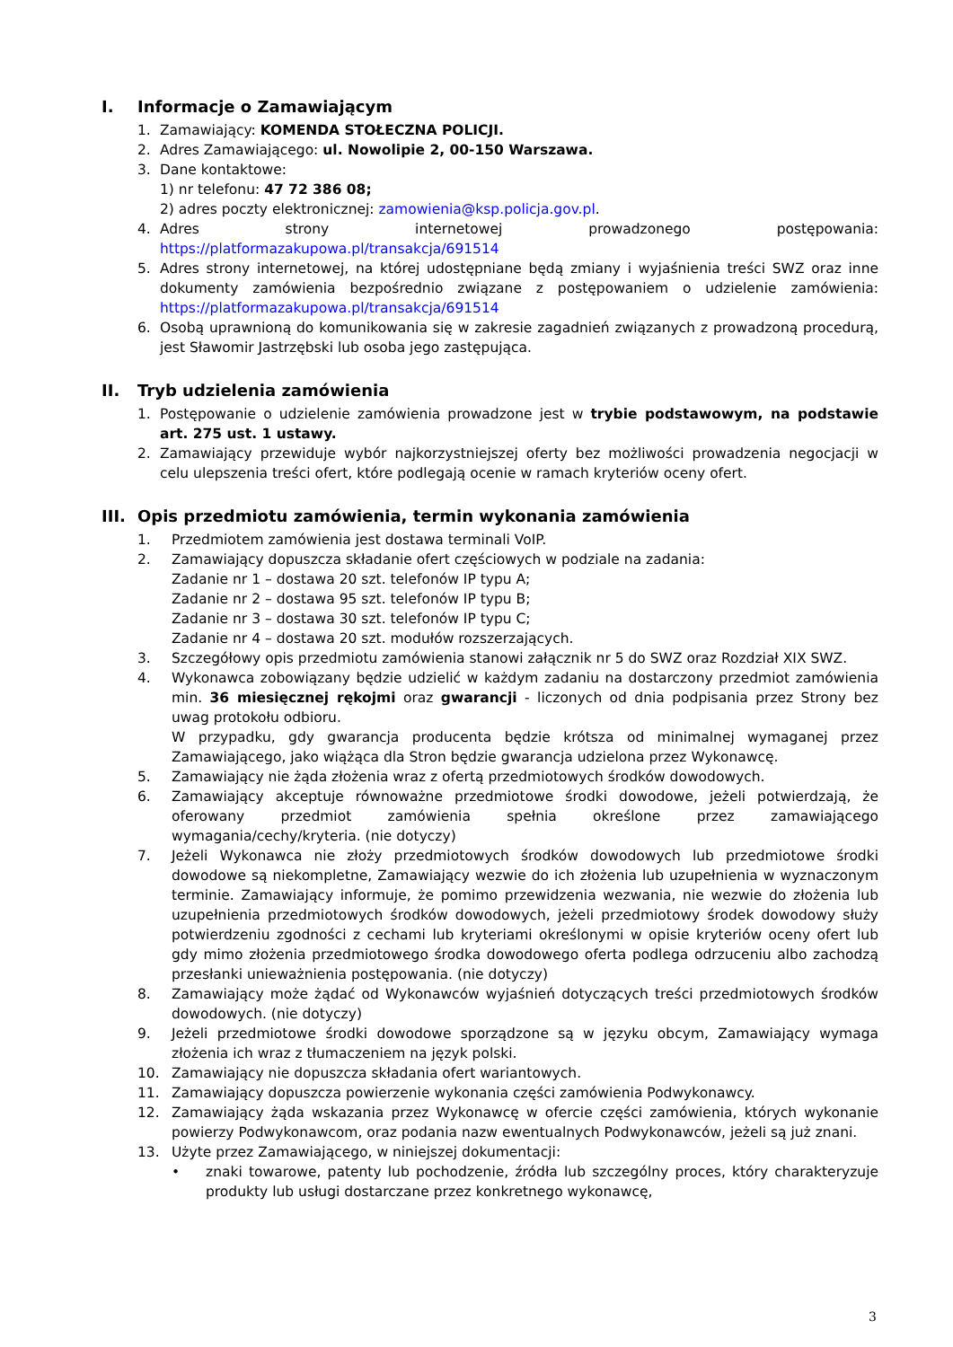I. Informacje o Zamawiającym
1. Zamawiający: KOMENDA STOŁECZNA POLICJI.
2. Adres Zamawiającego: ul. Nowolipie 2, 00-150 Warszawa.
3. Dane kontaktowe:
1) nr telefonu: 47 72 386 08;
2) adres poczty elektronicznej: zamowienia@ksp.policja.gov.pl.
4. Adres strony internetowej prowadzonego postępowania: https://platformazakupowa.pl/transakcja/691514
5. Adres strony internetowej, na której udostępniane będą zmiany i wyjaśnienia treści SWZ oraz inne dokumenty zamówienia bezpośrednio związane z postępowaniem o udzielenie zamówienia: https://platformazakupowa.pl/transakcja/691514
6. Osobą uprawnioną do komunikowania się w zakresie zagadnień związanych z prowadzoną procedurą, jest Sławomir Jastrzębski lub osoba jego zastępująca.
II. Tryb udzielenia zamówienia
1. Postępowanie o udzielenie zamówienia prowadzone jest w trybie podstawowym, na podstawie art. 275 ust. 1 ustawy.
2. Zamawiający przewiduje wybór najkorzystniejszej oferty bez możliwości prowadzenia negocjacji w celu ulepszenia treści ofert, które podlegają ocenie w ramach kryteriów oceny ofert.
III. Opis przedmiotu zamówienia, termin wykonania zamówienia
1. Przedmiotem zamówienia jest dostawa terminali VoIP.
2. Zamawiający dopuszcza składanie ofert częściowych w podziale na zadania:
Zadanie nr 1 – dostawa 20 szt. telefonów IP typu A;
Zadanie nr 2 – dostawa 95 szt. telefonów IP typu B;
Zadanie nr 3 – dostawa 30 szt. telefonów IP typu C;
Zadanie nr 4 – dostawa 20 szt. modułów rozszerzających.
3. Szczegółowy opis przedmiotu zamówienia stanowi załącznik nr 5 do SWZ oraz Rozdział XIX SWZ.
4. Wykonawca zobowiązany będzie udzielić w każdym zadaniu na dostarczony przedmiot zamówienia min. 36 miesięcznej rękojmi oraz gwarancji - liczonych od dnia podpisania przez Strony bez uwag protokołu odbioru.
W przypadku, gdy gwarancja producenta będzie krótsza od minimalnej wymaganej przez Zamawiającego, jako wiążąca dla Stron będzie gwarancja udzielona przez Wykonawcę.
5. Zamawiający nie żąda złożenia wraz z ofertą przedmiotowych środków dowodowych.
6. Zamawiający akceptuje równoważne przedmiotowe środki dowodowe, jeżeli potwierdzają, że oferowany przedmiot zamówienia spełnia określone przez zamawiającego wymagania/cechy/kryteria. (nie dotyczy)
7. Jeżeli Wykonawca nie złoży przedmiotowych środków dowodowych lub przedmiotowe środki dowodowe są niekompletne, Zamawiający wezwie do ich złożenia lub uzupełnienia w wyznaczonym terminie. Zamawiający informuje, że pomimo przewidzenia wezwania, nie wezwie do złożenia lub uzupełnienia przedmiotowych środków dowodowych, jeżeli przedmiotowy środek dowodowy służy potwierdzeniu zgodności z cechami lub kryteriami określonymi w opisie kryteriów oceny ofert lub gdy mimo złożenia przedmiotowego środka dowodowego oferta podlega odrzuceniu albo zachodzą przesłanki unieważnienia postępowania. (nie dotyczy)
8. Zamawiający może żądać od Wykonawców wyjaśnień dotyczących treści przedmiotowych środków dowodowych. (nie dotyczy)
9. Jeżeli przedmiotowe środki dowodowe sporządzone są w języku obcym, Zamawiający wymaga złożenia ich wraz z tłumaczeniem na język polski.
10. Zamawiający nie dopuszcza składania ofert wariantowych.
11. Zamawiający dopuszcza powierzenie wykonania części zamówienia Podwykonawcy.
12. Zamawiający żąda wskazania przez Wykonawcę w ofercie części zamówienia, których wykonanie powierzy Podwykonawcom, oraz podania nazw ewentualnych Podwykonawców, jeżeli są już znani.
13. Użyte przez Zamawiającego, w niniejszej dokumentacji:
• znaki towarowe, patenty lub pochodzenie, źródła lub szczególny proces, który charakteryzuje produkty lub usługi dostarczane przez konkretnego wykonawcę,
3